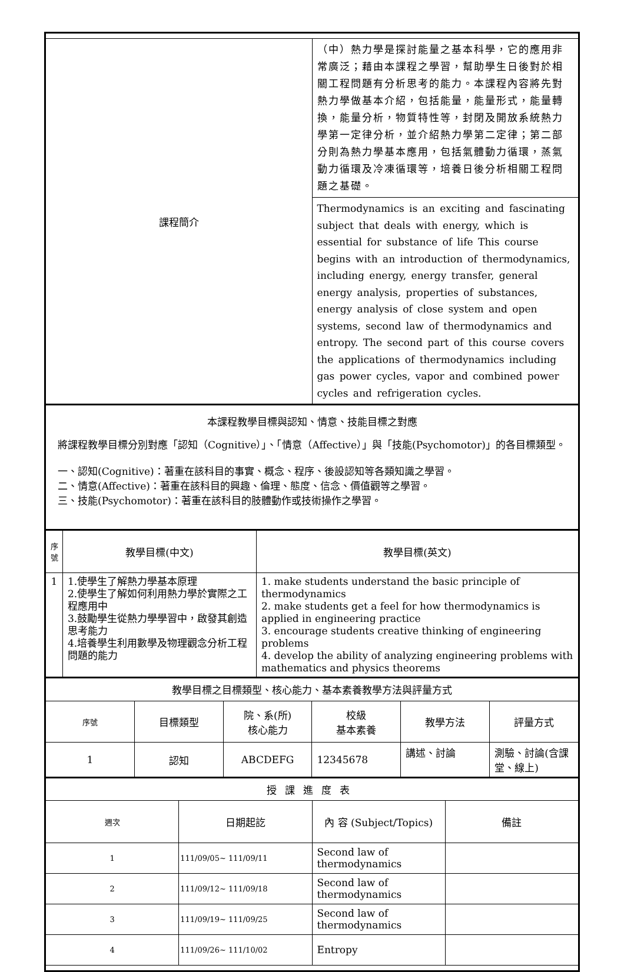| 課程簡介 | （中）熱力學是探討能量之基本科學，它的應用非常廣泛；藉由本課程之學習，幫助學生日後對於相關工程問題有分析思考的能力。本課程內容將先對熱力學做基本介紹，包括能量，能量形式，能量轉換，能量分析，物質特性等，封閉及開放系統熱力學第一定律分析，並介紹熱力學第二定律；第二部分則為熱力學基本應用，包括氣體動力循環，蒸氣動力循環及冷凍循環等，培養日後分析相關工程問題之基礎。 |
| | Thermodynamics is an exciting and fascinating subject that deals with energy, which is essential for substance of life This course begins with an introduction of thermodynamics, including energy, energy transfer, general energy analysis, properties of substances, energy analysis of close system and open systems, second law of thermodynamics and entropy. The second part of this course covers the applications of thermodynamics including gas power cycles, vapor and combined power cycles and refrigeration cycles. |
| 本課程教學目標與認知、情意、技能目標之對應 將課程教學目標分別對應「認知（Cognitive）」、「情意（Affective）」與「技能(Psychomotor)」的各目標類型。 一、認知(Cognitive)：著重在該科目的事實、概念、程序、後設認知等各類知識之學習。 二、情意(Affective)：著重在該科目的興趣、倫理、態度、信念、價值觀等之學習。 三、技能(Psychomotor)：著重在該科目的肢體動作或技術操作之學習。 |
| 序號 | 教學目標(中文) | 教學目標(英文) |
| 1 | 1.使學生了解熱力學基本原理 2.使學生了解如何利用熱力學於實際之工程應用中 3.鼓勵學生從熱力學學習中，啟發其創造思考能力 4.培養學生利用數學及物理觀念分析工程問題的能力 | 1. make students understand the basic principle of thermodynamics 2. make students get a feel for how thermodynamics is applied in engineering practice 3. encourage students creative thinking of engineering problems 4. develop the ability of analyzing engineering problems with mathematics and physics theorems |
| 教學目標之目標類型、核心能力、基本素養教學方法與評量方式 | | | | | |
| 序號 | 目標類型 | 院、系(所) 核心能力 | 校級 基本素養 | 教學方法 | 評量方式 |
| 1 | 認知 | ABCDEFG | 12345678 | 講述、討論 | 測驗、討論(含課堂、線上) |
| 授課進度表 | | | |
| 週次 | 日期起訖 | 內 容 (Subject/Topics) | 備註 |
| 1 | 111/09/05~ 111/09/11 | Second law of thermodynamics | |
| 2 | 111/09/12~ 111/09/18 | Second law of thermodynamics | |
| 3 | 111/09/19~ 111/09/25 | Second law of thermodynamics | |
| 4 | 111/09/26~ 111/10/02 | Entropy | |